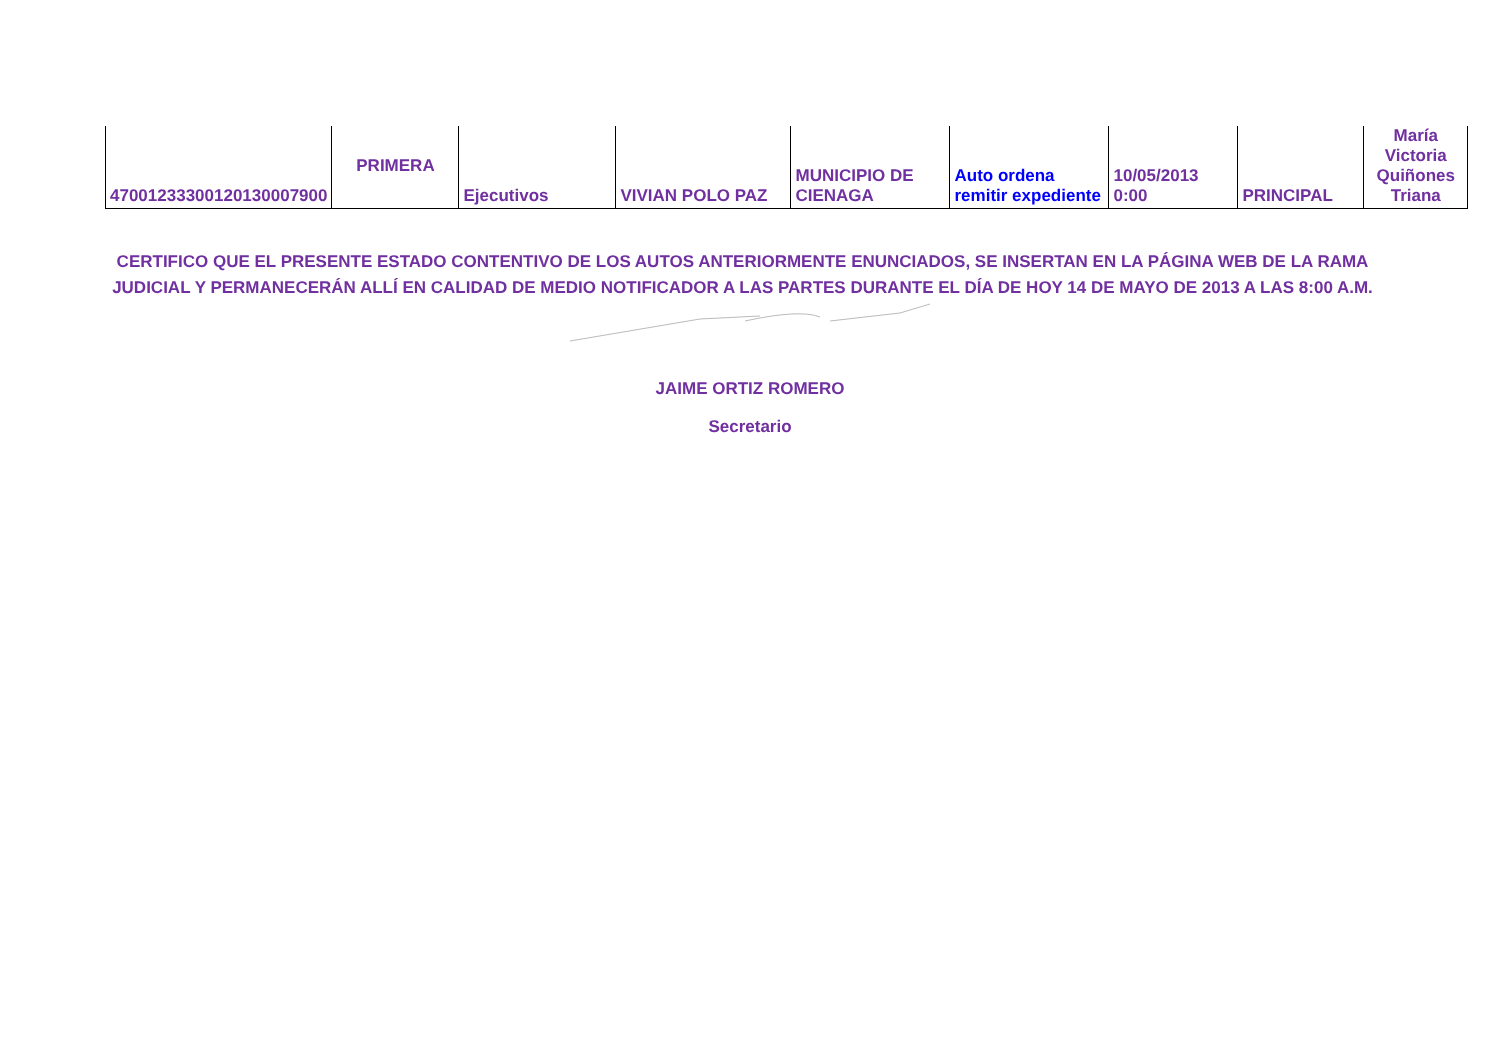| 47001233300120130007900 | PRIMERA | Ejecutivos | VIVIAN POLO PAZ | MUNICIPIO DE CIENAGA | Auto ordena remitir expediente | 10/05/2013 0:00 | PRINCIPAL | María Victoria Quiñones Triana |
CERTIFICO QUE EL PRESENTE ESTADO CONTENTIVO DE LOS AUTOS ANTERIORMENTE ENUNCIADOS, SE INSERTAN EN LA PÁGINA WEB DE LA RAMA JUDICIAL Y PERMANECERÁN ALLÍ EN CALIDAD DE MEDIO NOTIFICADOR A LAS PARTES DURANTE EL DÍA DE HOY 14 DE MAYO DE 2013 A LAS 8:00 A.M.
JAIME ORTIZ ROMERO
Secretario